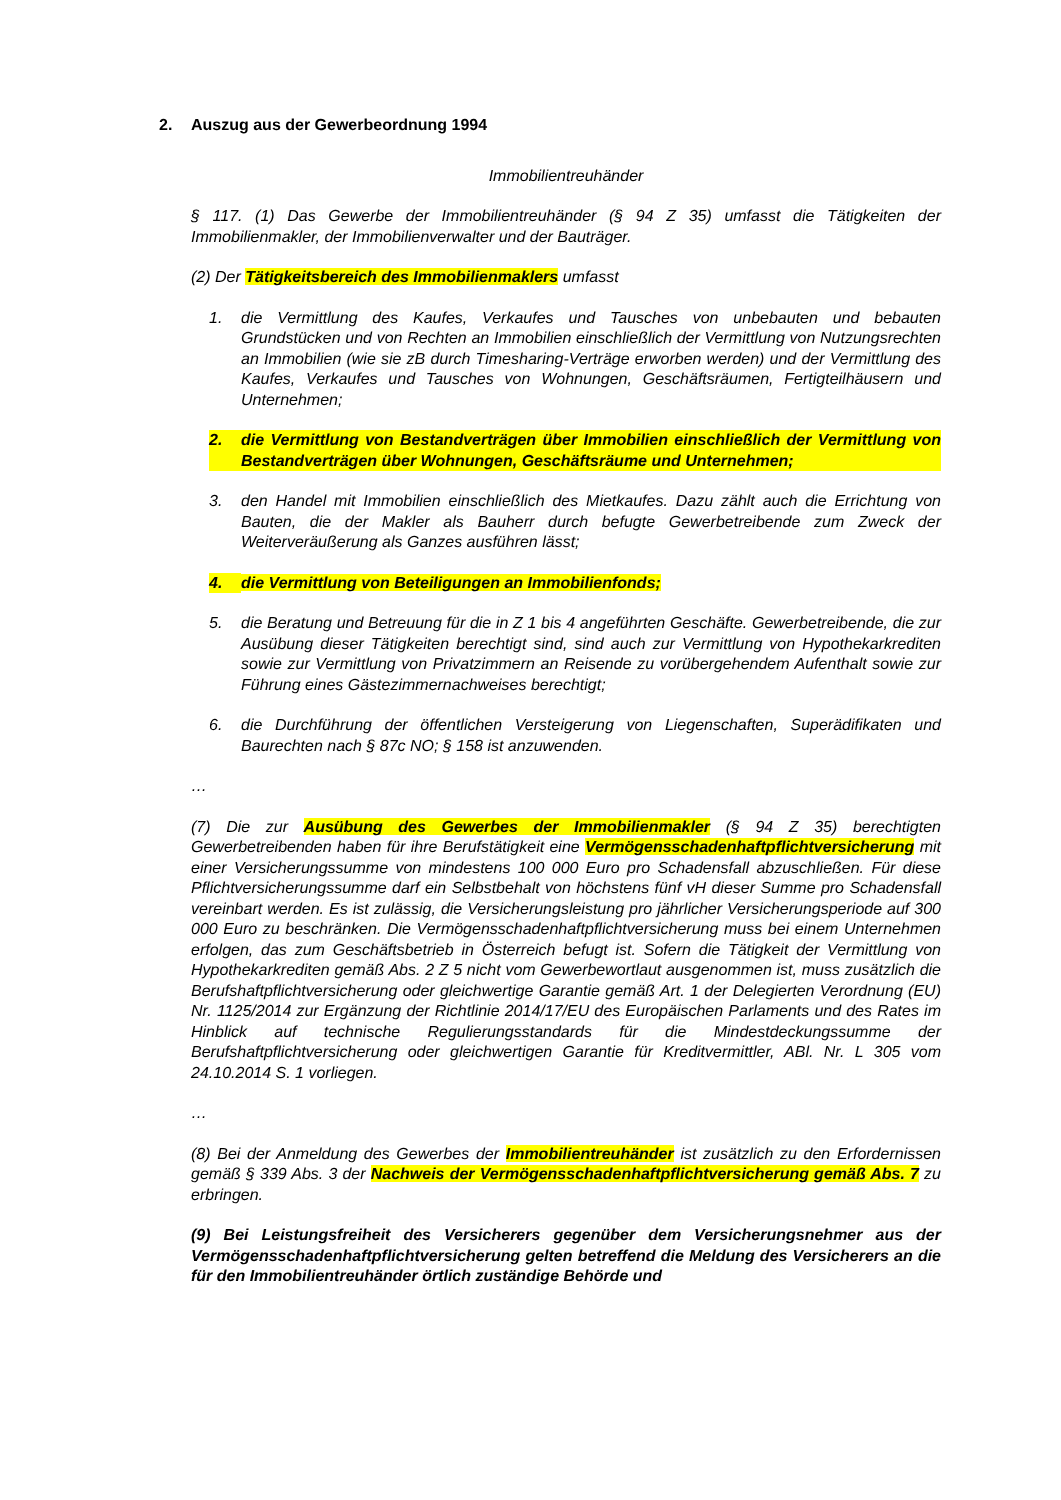2. Auszug aus der Gewerbeordnung 1994
Immobilientreuhänder
§ 117. (1) Das Gewerbe der Immobilientreuhänder (§ 94 Z 35) umfasst die Tätigkeiten der Immobilienmakler, der Immobilienverwalter und der Bauträger.
(2) Der Tätigkeitsbereich des Immobilienmaklers umfasst
1. die Vermittlung des Kaufes, Verkaufes und Tausches von unbebauten und bebauten Grundstücken und von Rechten an Immobilien einschließlich der Vermittlung von Nutzungsrechten an Immobilien (wie sie zB durch Timesharing-Verträge erworben werden) und der Vermittlung des Kaufes, Verkaufes und Tausches von Wohnungen, Geschäftsräumen, Fertigteilhäusern und Unternehmen;
2. die Vermittlung von Bestandverträgen über Immobilien einschließlich der Vermittlung von Bestandverträgen über Wohnungen, Geschäftsräume und Unternehmen;
3. den Handel mit Immobilien einschließlich des Mietkaufes. Dazu zählt auch die Errichtung von Bauten, die der Makler als Bauherr durch befugte Gewerbetreibende zum Zweck der Weiterveräußerung als Ganzes ausführen lässt;
4. die Vermittlung von Beteiligungen an Immobilienfonds;
5. die Beratung und Betreuung für die in Z 1 bis 4 angeführten Geschäfte. Gewerbetreibende, die zur Ausübung dieser Tätigkeiten berechtigt sind, sind auch zur Vermittlung von Hypothekarkrediten sowie zur Vermittlung von Privatzimmern an Reisende zu vorübergehendem Aufenthalt sowie zur Führung eines Gästezimmernachweises berechtigt;
6. die Durchführung der öffentlichen Versteigerung von Liegenschaften, Superädifikaten und Baurechten nach § 87c NO; § 158 ist anzuwenden.
…
(7) Die zur Ausübung des Gewerbes der Immobilienmakler (§ 94 Z 35) berechtigten Gewerbetreibenden haben für ihre Berufstätigkeit eine Vermögensschadenhaftpflichtversicherung mit einer Versicherungssumme von mindestens 100 000 Euro pro Schadensfall abzuschließen. Für diese Pflichtversicherungssumme darf ein Selbstbehalt von höchstens fünf vH dieser Summe pro Schadensfall vereinbart werden. Es ist zulässig, die Versicherungsleistung pro jährlicher Versicherungsperiode auf 300 000 Euro zu beschränken. Die Vermögensschadenhaftpflichtversicherung muss bei einem Unternehmen erfolgen, das zum Geschäftsbetrieb in Österreich befugt ist. Sofern die Tätigkeit der Vermittlung von Hypothekarkrediten gemäß Abs. 2 Z 5 nicht vom Gewerbewortlaut ausgenommen ist, muss zusätzlich die Berufshaftpflichtversicherung oder gleichwertige Garantie gemäß Art. 1 der Delegierten Verordnung (EU) Nr. 1125/2014 zur Ergänzung der Richtlinie 2014/17/EU des Europäischen Parlaments und des Rates im Hinblick auf technische Regulierungsstandards für die Mindestdeckungssumme der Berufshaftpflichtversicherung oder gleichwertigen Garantie für Kreditvermittler, ABl. Nr. L 305 vom 24.10.2014 S. 1 vorliegen.
…
(8) Bei der Anmeldung des Gewerbes der Immobilientreuhänder ist zusätzlich zu den Erfordernissen gemäß § 339 Abs. 3 der Nachweis der Vermögensschadenhaftpflichtversicherung gemäß Abs. 7 zu erbringen.
(9) Bei Leistungsfreiheit des Versicherers gegenüber dem Versicherungsnehmer aus der Vermögensschadenhaftpflichtversicherung gelten betreffend die Meldung des Versicherers an die für den Immobilientreuhänder örtlich zuständige Behörde und